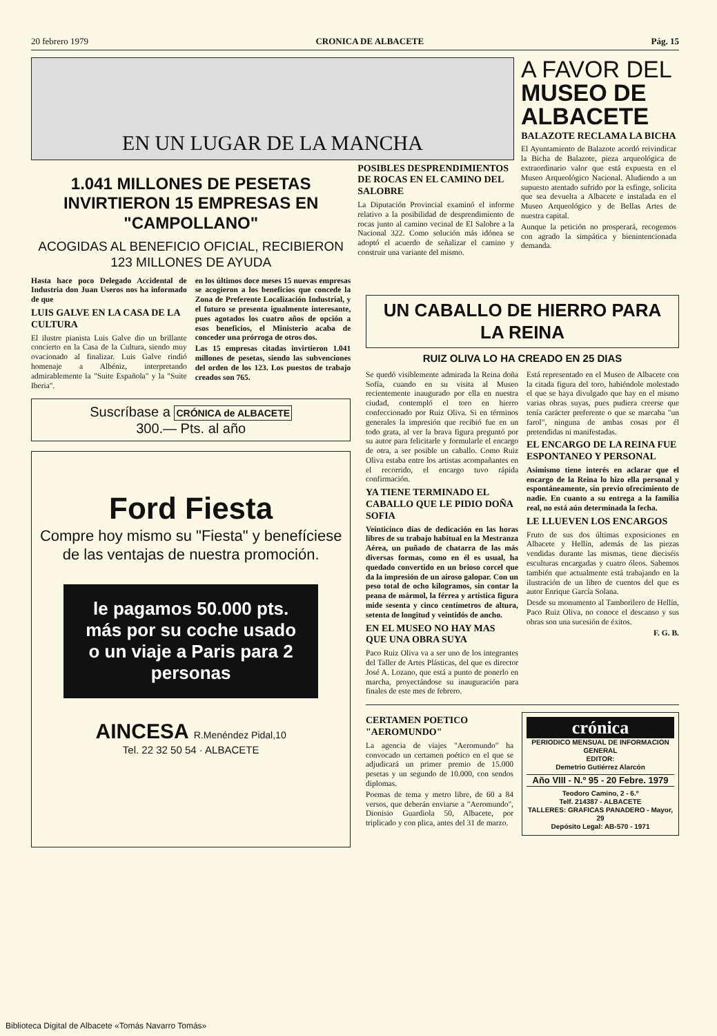20 febrero 1979 CRONICA DE ALBACETE Pág. 15
EN UN LUGAR DE LA MANCHA
1.041 MILLONES DE PESETAS INVIRTIERON 15 EMPRESAS EN "CAMPOLLANO"
ACOGIDAS AL BENEFICIO OFICIAL, RECIBIERON 123 MILLONES DE AYUDA
Hasta hace poco Delegado Accidental de Industria don Juan Useros nos ha informado de que
LUIS GALVE EN LA CASA DE LA CULTURA
El ilustre pianista Luis Galve dio un brillante concierto en la Casa de la Cultura, siendo muy ovacionado al finalizar. Luis Galve rindió homenaje a Albéniz, interpretando admirablemente la "Suite Española" y la "Suite Iberia".
en los últimos doce meses 15 nuevas empresas se acogieron a los beneficios que concede la Zona de Preferente Localización Industrial, y el futuro se presenta igualmente interesante, pues agotados los cuatro años de opción a esos beneficios, el Ministerio acaba de conceder una prórroga de otros dos.
Las 15 empresas citadas invirtieron 1.041 millones de pesetas, siendo las subvenciones del orden de los 123. Los puestos de trabajo creados son 765.
Suscríbase a CRÓNICA de ALBACETE
300.— Pts. al año
Ford Fiesta
Compre hoy mismo su "Fiesta" y benefíciese de las ventajas de nuestra promoción.
le pagamos 50.000 pts. más por su coche usado
o un viaje a Paris para 2 personas
AINCESA R.Menéndez Pidal,10
Tel. 22 32 50 54 · ALBACETE
POSIBLES DESPRENDIMIENTOS DE ROCAS EN EL CAMINO DEL SALOBRE
La Diputación Provincial examinó el informe relativo a la posibilidad de desprendimiento de rocas junto al camino vecinal de El Salobre a la Nacional 322. Como solución más idónea se adoptó el acuerdo de señalizar el camino y construir una variante del mismo.
A FAVOR DEL MUSEO DE ALBACETE
BALAZOTE RECLAMA LA BICHA
El Ayuntamiento de Balazote acordó reivindicar la Bicha de Balazote, pieza arqueológica de extraordinario valor que está expuesta en el Museo Arqueológico Nacional. Aludiendo a un supuesto atentado sufrido por la esfinge, solicita que sea devuelta a Albacete e instalada en el Museo Arqueológico y de Bellas Artes de nuestra capital.
Aunque la petición no prosperará, recogemos con agrado la simpática y bienintencionada demanda.
UN CABALLO DE HIERRO PARA LA REINA
RUIZ OLIVA LO HA CREADO EN 25 DIAS
Se quedó visiblemente admirada la Reina doña Sofía, cuando en su visita al Museo recientemente inaugurado por ella en nuestra ciudad, contempló el toro en hierro confeccionado por Ruiz Oliva. Si en términos generales la impresión que recibió fue en un todo grata, al ver la brava figura preguntó por su autor para felicitarle y formularle el encargo de otra, a ser posible un caballo. Como Ruiz Oliva estaba entre los artistas acompañantes en el recorrido, el encargo tuvo rápida confirmación.
YA TIENE TERMINADO EL CABALLO QUE LE PIDIO DOÑA SOFIA
Veinticinco días de dedicación en las horas libres de su trabajo habitual en la Mestranza Aérea, un puñado de chatarra de las más diversas formas, como en él es usual, ha quedado convertido en un brioso corcel que da la impresión de un airoso galopar. Con un peso total de ocho kilogramos, sin contar la peana de mármol, la férrea y artística figura mide sesenta y cinco centímetros de altura, setenta de longitud y veintidós de ancho.
EN EL MUSEO NO HAY MAS QUE UNA OBRA SUYA
Paco Ruiz Oliva va a ser uno de los integrantes del Taller de Artes Plásticas, del que es director José A. Lozano, que está a punto de ponerlo en marcha, proyectándose su inauguración para finales de este mes de febrero.
Está representado en el Museo de Albacete con la citada figura del toro, habiéndole molestado el que se haya divulgado que hay en el mismo varias obras suyas, pues pudiera creerse que tenía carácter preferente o que se marcaba "un farol", ninguna de ambas cosas por él pretendidas ni manifestadas.
EL ENCARGO DE LA REINA FUE ESPONTANEO Y PERSONAL
Asimismo tiene interés en aclarar que el encargo de la Reina lo hizo ella personal y espontáneamente, sin previo ofrecimiento de nadie. En cuanto a su entrega a la familia real, no está aún determinada la fecha.
LE LLUEVEN LOS ENCARGOS
Fruto de sus dos últimas exposiciones en Albacete y Hellín, además de las piezas vendidas durante las mismas, tiene dieciséis esculturas encargadas y cuatro óleos. Sabemos también que actualmente está trabajando en la ilustración de un libro de cuentos del que es autor Enrique García Solana.
Desde su monumento al Tamborilero de Hellín, Paco Ruiz Oliva, no conoce el descanso y sus obras son una sucesión de éxitos.
F. G. B.
CERTAMEN POETICO "AEROMUNDO"
La agencia de viajes "Aeromundo" ha convocado un certamen poético en el que se adjudicará un primer premio de 15.000 pesetas y un segundo de 10.000, con sendos diplomas.
Poemas de tema y metro libre, de 60 a 84 versos, que deberán enviarse a "Aeromundo", Dionisio Guardiola 50, Albacete, por triplicado y con plica, antes del 31 de marzo.
crónica
PERIODICO MENSUAL DE INFORMACION GENERAL
EDITOR:
Demetrio Gutiérrez Alarcón
Año VIII - N.º 95 - 20 Febre. 1979
Teodoro Camino, 2 - 6.º
Telf. 214387 - ALBACETE
TALLERES: GRAFICAS PANADERO - Mayor, 29
Depósito Legal: AB-570 - 1971
Biblioteca Digital de Albacete «Tomás Navarro Tomás»